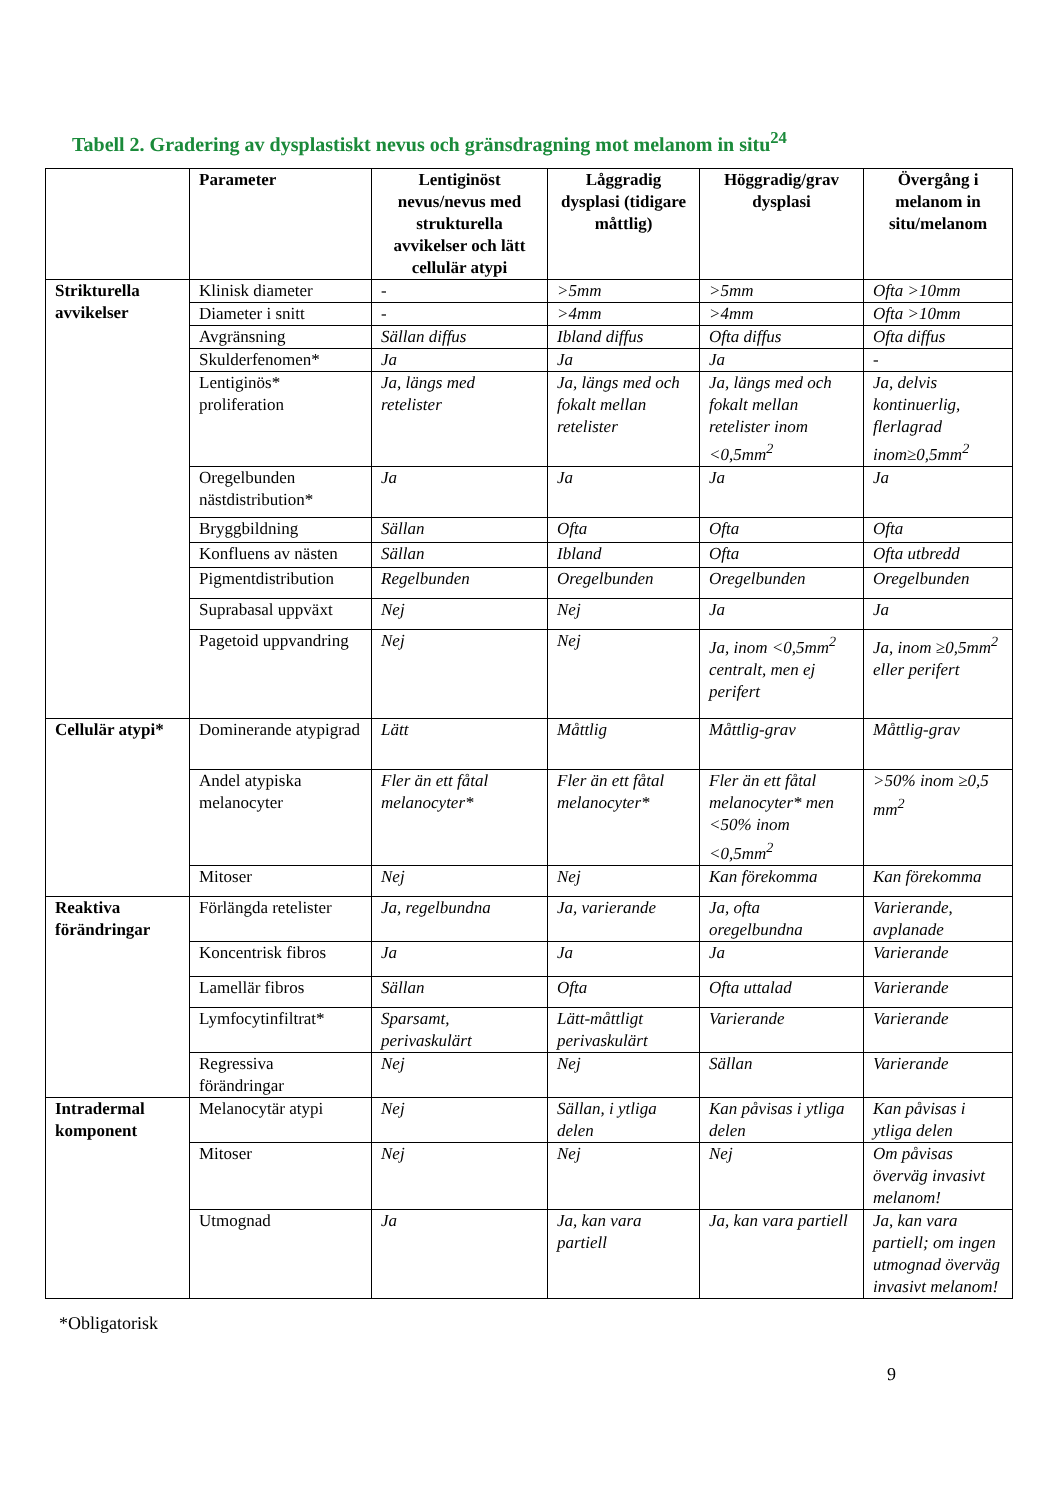Tabell 2. Gradering av dysplastiskt nevus och gränsdragning mot melanom in situ<sup>24</sup>
| | Parameter | Lentiginöst nevus/nevus med strukturella avvikelser och lätt cellulär atypi | Låggradig dysplasi (tidigare måttlig) | Höggradig/grav dysplasi | Övergång i melanom in situ/melanom |
| --- | --- | --- | --- | --- | --- |
| Strikturella avvikelser | Klinisk diameter | - | >5mm | >5mm | Ofta >10mm |
| | Diameter i snitt | - | >4mm | >4mm | Ofta >10mm |
| | Avgränsning | Sällan diffus | Ibland diffus | Ofta diffus | Ofta diffus |
| | Skulderfenomen* | Ja | Ja | Ja | - |
| | Lentiginös* proliferation | Ja, längs med retelister | Ja, längs med och fokalt mellan retelister | Ja, längs med och fokalt mellan retelister inom <0,5mm<sup>2</sup> | Ja, delvis kontinuerlig, flerlagrad inom≥0,5mm<sup>2</sup> |
| | Oregelbunden nästdistribution* | Ja | Ja | Ja | Ja |
| | Bryggbildning | Sällan | Ofta | Ofta | Ofta |
| | Konfluens av nästen | Sällan | Ibland | Ofta | Ofta utbredd |
| | Pigmentdistribution | Regelbunden | Oregelbunden | Oregelbunden | Oregelbunden |
| | Suprabasal uppväxt | Nej | Nej | Ja | Ja |
| | Pagetoid uppvandring | Nej | Nej | Ja, inom <0,5mm<sup>2</sup> centralt, men ej perifert | Ja, inom ≥0,5mm<sup>2</sup> eller perifert |
| Cellulär atypi* | Dominerande atypigrad | Lätt | Måttlig | Måttlig-grav | Måttlig-grav |
| | Andel atypiska melanocyter | Fler än ett fåtal melanocyter* | Fler än ett fåtal melanocyter* | Fler än ett fåtal melanocyter* men <50% inom <0,5mm<sup>2</sup> | >50% inom ≥0,5 mm<sup>2</sup> |
| | Mitoser | Nej | Nej | Kan förekomma | Kan förekomma |
| Reaktiva förändringar | Förlängda retelister | Ja, regelbundna | Ja, varierande | Ja, ofta oregelbundna | Varierande, avplanade |
| | Koncentrisk fibros | Ja | Ja | Ja | Varierande |
| | Lamellär fibros | Sällan | Ofta | Ofta uttalad | Varierande |
| | Lymfocytinfiltrat* | Sparsamt, perivaskulärt | Lätt-måttligt perivaskulärt | Varierande | Varierande |
| | Regressiva förändringar | Nej | Nej | Sällan | Varierande |
| Intradermal komponent | Melanocytär atypi | Nej | Sällan, i ytliga delen | Kan påvisas i ytliga delen | Kan påvisas i ytliga delen |
| | Mitoser | Nej | Nej | Nej | Om påvisas överväg invasivt melanom! |
| | Utmognad | Ja | Ja, kan vara partiell | Ja, kan vara partiell | Ja, kan vara partiell; om ingen utmognad överväg invasivt melanom! |
*Obligatorisk
9